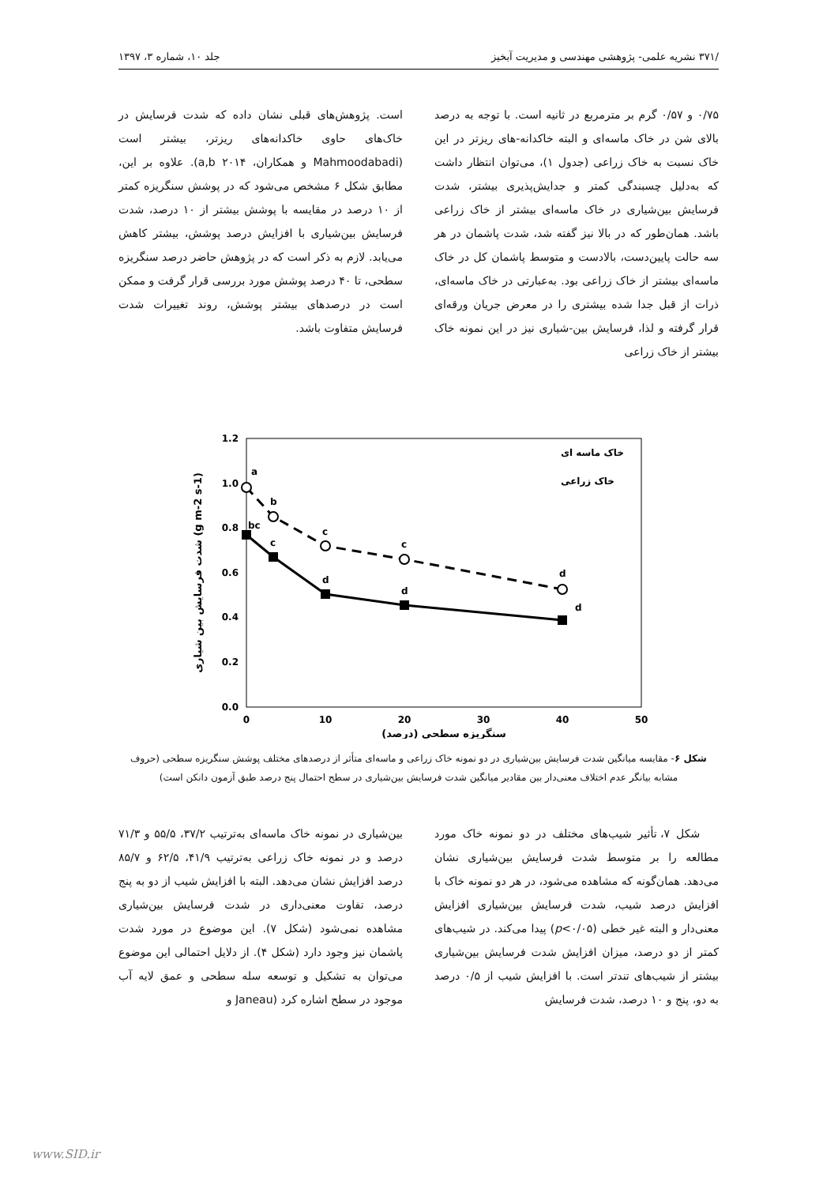/۳۷۱ نشریه علمی- پژوهشی مهندسی و مدیریت آبخیز جلد ۱۰، شماره ۳، ۱۳۹۷
۰/۷۵ و ۰/۵۷ گرم بر مترمربع در ثانیه است. با توجه به درصد بالای شن در خاک ماسه‌ای و البته خاکدانه-های ریزتر در این خاک نسبت به خاک زراعی (جدول ۱)، می‌توان انتظار داشت که به‌دلیل چسبندگی کمتر و جدایش‌پذیری بیشتر، شدت فرسایش بین‌شیاری در خاک ماسه‌ای بیشتر از خاک زراعی باشد. همان‌طور که در بالا نیز گفته شد، شدت پاشمان در هر سه حالت پایین‌دست، بالادست و متوسط پاشمان کل در خاک ماسه‌ای بیشتر از خاک زراعی بود. به‌عبارتی در خاک ماسه‌ای، ذرات از قبل جدا شده بیشتری را در معرض جریان ورقه‌ای قرار گرفته و لذا، فرسایش بین-شیاری نیز در این نمونه خاک بیشتر از خاک زراعی
است. پژوهش‌های قبلی نشان داده که شدت فرسایش در خاک‌های حاوی خاکدانه‌های ریزتر، بیشتر است (Mahmoodabadi و همکاران، a,b ۲۰۱۴). علاوه بر این، مطابق شکل ۶ مشخص می‌شود که در پوشش سنگریزه کمتر از ۱۰ درصد در مقایسه با پوشش بیشتر از ۱۰ درصد، شدت فرسایش بین‌شیاری با افزایش درصد پوشش، بیشتر کاهش می‌یابد. لازم به ذکر است که در پژوهش حاضر درصد سنگریزه سطحی، تا ۴۰ درصد پوشش مورد بررسی قرار گرفت و ممکن است در درصدهای بیشتر پوشش، روند تغییرات شدت فرسایش متفاوت باشد.
1.2
1.0
0.8
0.6
0.4
0.2
0.0
0
10
20
30
40
50
سنگریزه سطحی (درصد)
شدت فرسایش بین شیاری (g m-2 s-1)
a
b
bc
c
c
d
c
d
d
d
خاک ماسه ای
خاک زراعی
شکل ۶- مقایسه میانگین شدت فرسایش بین‌شیاری در دو نمونه خاک زراعی و ماسه‌ای متأثر از درصدهای مختلف پوشش سنگریزه سطحی (حروف مشابه بیانگر عدم اختلاف معنی‌دار بین مقادیر میانگین شدت فرسایش بین‌شیاری در سطح احتمال پنج درصد طبق آزمون دانکن است)
شکل ۷، تأثیر شیب‌های مختلف در دو نمونه خاک مورد مطالعه را بر متوسط شدت فرسایش بین‌شیاری نشان می‌دهد. همان‌گونه که مشاهده می‌شود، در هر دو نمونه خاک با افزایش درصد شیب، شدت فرسایش بین‌شیاری افزایش معنی‌دار و البته غیر خطی (p<۰/۰۵) پیدا می‌کند. در شیب‌های کمتر از دو درصد، میزان افزایش شدت فرسایش بین‌شیاری بیشتر از شیب‌های تندتر است. با افزایش شیب از ۰/۵ درصد به دو، پنج و ۱۰ درصد، شدت فرسایش
بین‌شیاری در نمونه خاک ماسه‌ای به‌ترتیب ۳۷/۲، ۵۵/۵ و ۷۱/۳ درصد و در نمونه خاک زراعی به‌ترتیب ۴۱/۹، ۶۲/۵ و ۸۵/۷ درصد افزایش نشان می‌دهد. البته با افزایش شیب از دو به پنج درصد، تفاوت معنی‌داری در شدت فرسایش بین‌شیاری مشاهده نمی‌شود (شکل ۷). این موضوع در مورد شدت پاشمان نیز وجود دارد (شکل ۴). از دلایل احتمالی این موضوع می‌توان به تشکیل و توسعه سله سطحی و عمق لایه آب موجود در سطح اشاره کرد (Janeau و
www.SID.ir